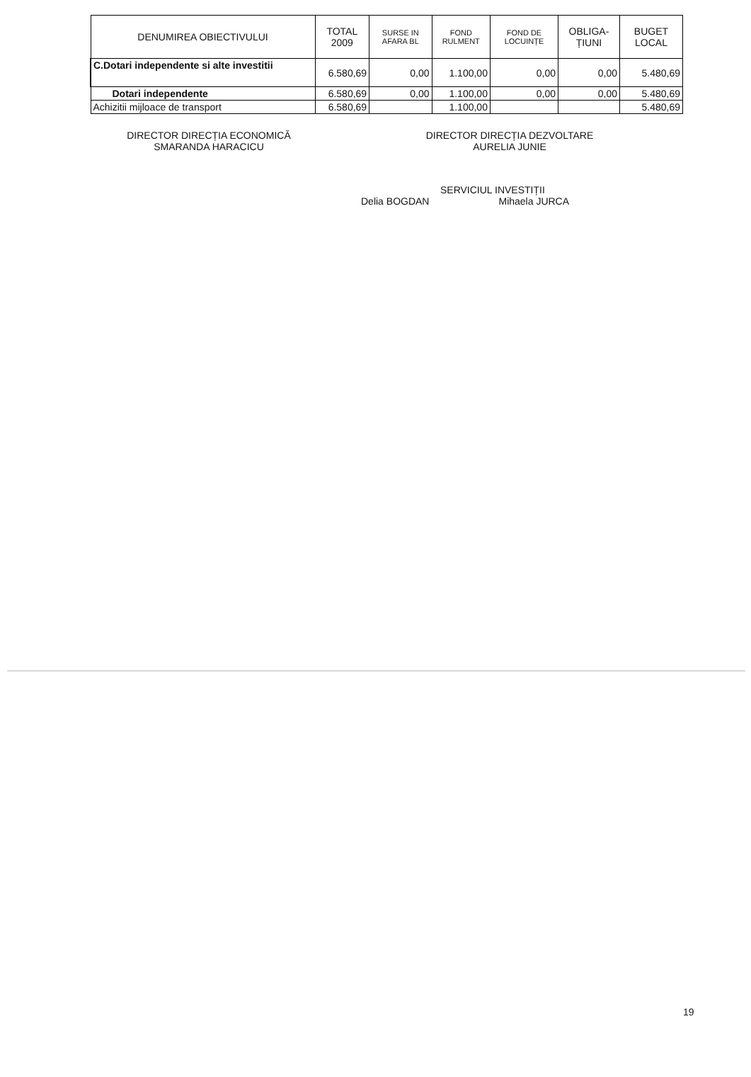| DENUMIREA OBIECTIVULUI | TOTAL 2009 | SURSE IN AFARA BL | FOND RULMENT | FOND DE LOCUINȚE | OBLIGA-ȚIUNI | BUGET LOCAL |
| --- | --- | --- | --- | --- | --- | --- |
| C.Dotari independente si alte investitii | 6.580,69 | 0,00 | 1.100,00 | 0,00 | 0,00 | 5.480,69 |
| Dotari independente | 6.580,69 | 0,00 | 1.100,00 | 0,00 | 0,00 | 5.480,69 |
| Achizitii mijloace de transport | 6.580,69 | | 1.100,00 | | | 5.480,69 |
DIRECTOR DIRECȚIA ECONOMICĂ
SMARANDA HARACICU
DIRECTOR DIRECȚIA DEZVOLTARE
AURELIA JUNIE
SERVICIUL INVESTIȚII
Delia BOGDAN Mihaela JURCA
19